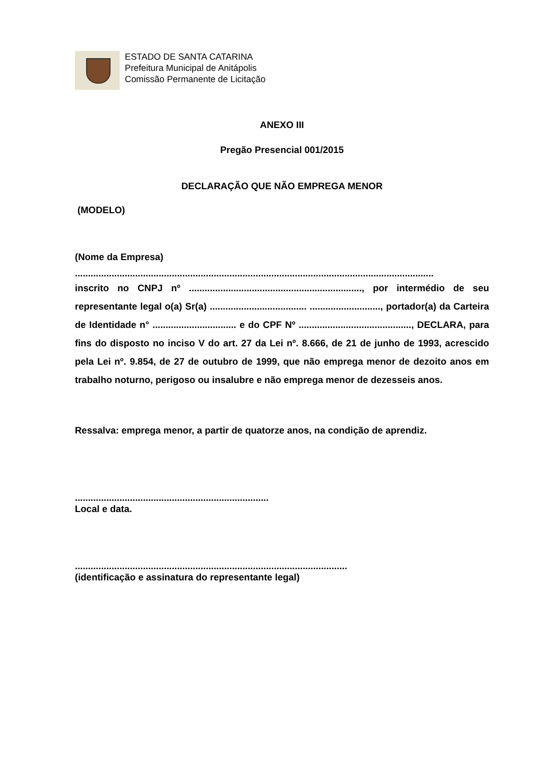ESTADO DE SANTA CATARINA
Prefeitura Municipal de Anitápolis
Comissão Permanente de Licitação
ANEXO III
Pregão Presencial 001/2015
DECLARAÇÃO QUE NÃO EMPREGA MENOR
(MODELO)
(Nome da Empresa)
.........................................................................................................................................
inscrito no CNPJ nº .................................................................., por intermédio de seu representante legal o(a) Sr(a) ..................................... ..........................., portador(a) da Carteira de Identidade n° ................................ e do CPF Nº ..........................................., DECLARA, para fins do disposto no inciso V do art. 27 da Lei nº. 8.666, de 21 de junho de 1993, acrescido pela Lei nº. 9.854, de 27 de outubro de 1999, que não emprega menor de dezoito anos em trabalho noturno, perigoso ou insalubre e não emprega menor de dezesseis anos.
Ressalva: emprega menor, a partir de quatorze anos, na condição de aprendiz.
..........................................................................
Local e data.
........................................................................................................
(identificação e assinatura do representante legal)